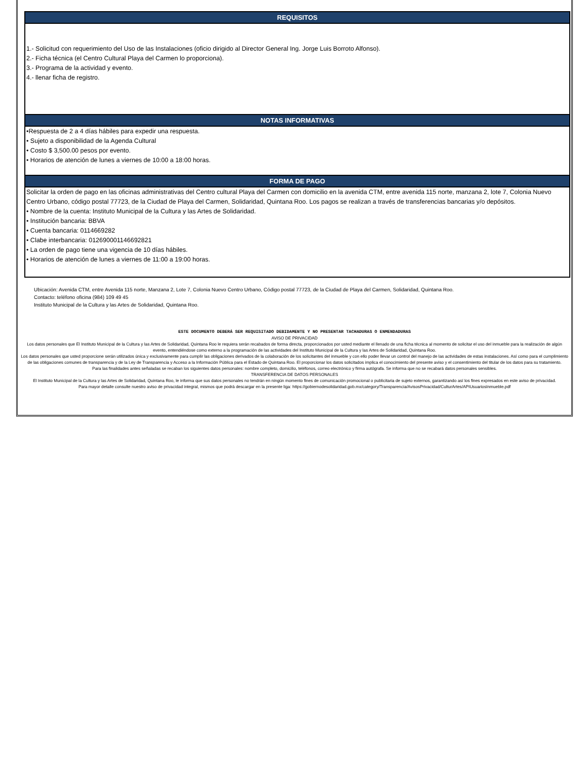REQUISITOS
1.- Solicitud con requerimiento del Uso de las Instalaciones (oficio dirigido al Director General Ing. Jorge Luis Borroto Alfonso).
2.- Ficha técnica (el Centro Cultural Playa del Carmen lo proporciona).
3.- Programa de la actividad y evento.
4.- llenar ficha de registro.
NOTAS INFORMATIVAS
•Respuesta de 2 a 4 días hábiles para expedir una respuesta.
• Sujeto a disponibilidad de la Agenda Cultural
• Costo $ 3,500.00 pesos por evento.
• Horarios de atención de lunes a viernes de 10:00 a 18:00 horas.
FORMA DE PAGO
Solicitar la orden de pago en las oficinas administrativas del Centro cultural Playa del Carmen con domicilio en la avenida CTM, entre avenida 115 norte, manzana 2, lote 7, Colonia Nuevo Centro Urbano, código postal 77723, de la Ciudad de Playa del Carmen, Solidaridad, Quintana Roo. Los pagos se realizan a través de transferencias bancarias y/o depósitos.
• Nombre de la cuenta: Instituto Municipal de la Cultura y las Artes de Solidaridad.
• Institución bancaria: BBVA
• Cuenta bancaria: 0114669282
• Clabe interbancaria: 012690001146692821
• La orden de pago tiene una vigencia de 10 días hábiles.
• Horarios de atención de lunes a viernes de 11:00 a 19:00 horas.
Ubicación: Avenida CTM, entre Avenida 115 norte, Manzana 2, Lote 7, Colonia Nuevo Centro Urbano, Código postal 77723, de la Ciudad de Playa del Carmen, Solidaridad, Quintana Roo.
Contacto: teléfono oficina (984) 109 49 45
Instituto Municipal de la Cultura y las Artes de Solidaridad, Quintana Roo.
ESTE DOCUMENTO DEBERÁ SER REQUISITADO DEBIDAMENTE Y NO PRESENTAR TACHADURAS O ENMENDADURAS
AVISO DE PRIVACIDAD
Los datos personales que El Instituto Municipal de la Cultura y las Artes de Solidaridad, Quintana Roo le requiera serán recabados de forma directa, proporcionados por usted mediante el llenado de una ficha técnica al momento de solicitar el uso del inmueble para la realización de algún evento, entendiéndose como externo a la programación de las actividades del Instituto Municipal de la Cultura y las Artes de Solidaridad, Quintana Roo.
Los datos personales que usted proporcione serán utilizados única y exclusivamente para cumplir las obligaciones derivados de la colaboración de los solicitantes del inmueble y con ello poder llevar un control del manejo de las actividades de estas instalaciones. Así como para el cumplimiento de las obligaciones comunes de transparencia y de la Ley de Transparencia y Acceso a la Información Pública para el Estado de Quintana Roo. El proporcionar los datos solicitados implica el conocimiento del presente aviso y el consentimiento del titular de los datos para su tratamiento.
Para las finalidades antes señaladas se recaban los siguientes datos personales: nombre completo, domicilio, teléfonos, correo electrónico y firma autógrafa. Se informa que no se recabará datos personales sensibles.
TRANSFERENCIA DE DATOS PERSONALES
El Instituto Municipal de la Cultura y las Artes de Solidaridad, Quintana Roo, le informa que sus datos personales no tendrán en ningún momento fines de comunicación promocional o publicitaria de sujeto externos, garantizando así los fines expresados en este aviso de privacidad.
Para mayor detalle consulte nuestro aviso de privacidad integral, mismos que podrá descargar en la presente liga: https://gobiernodesolidaridad.gob.mx/category/Transparencia/AvisosPrivacidad/CulturArtes/APIUsuariosInmueble.pdf